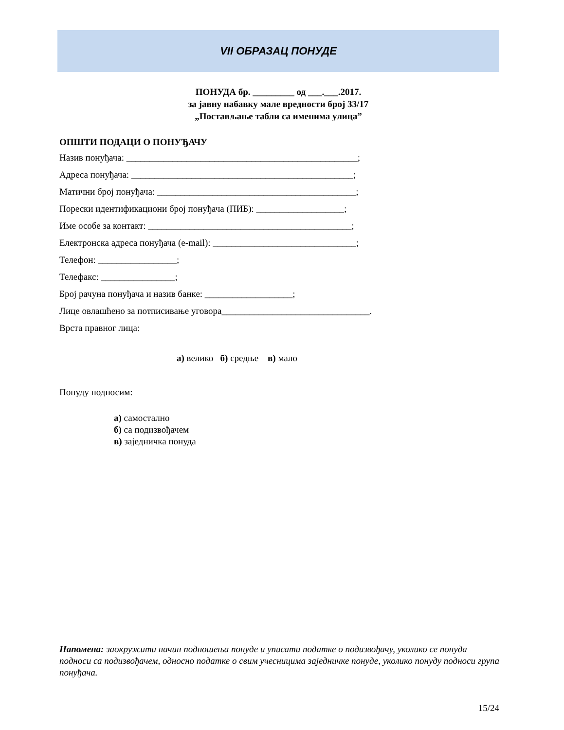VII ОБРАЗАЦ ПОНУДЕ
ПОНУДА бр. _________ од ___.___.2017.
за јавну набавку мале вредности број 33/17
„Постављање табли са именима улица”
ОПШТИ ПОДАЦИ О ПОНУЂАЧУ
Назив понуђача: __________________________________________________;
Адреса понуђача: ________________________________________________;
Матични број понуђача: ___________________________________________;
Порески идентификациони број понуђача (ПИБ): ___________________;
Име особе за контакт: ____________________________________________;
Електронска адреса понуђача (e-mail): _______________________________;
Телефон: _________________;
Телефакс: ________________;
Број рачуна понуђача и назив банке: ___________________;
Лице овлашћено за потписивање уговора________________________________.
Врста правног лица:
а) велико б) средње в) мало
Понуду подносим:
а) самостално
б) са подизвођачем
в) заједничка понуда
Напомена: заокружити начин подношења понуде и уписати податке о подизвођачу, уколико се понуда подноси са подизвођачем, односно податке о свим учесницима заједничке понуде, уколико понуду подноси група понуђача.
15/24